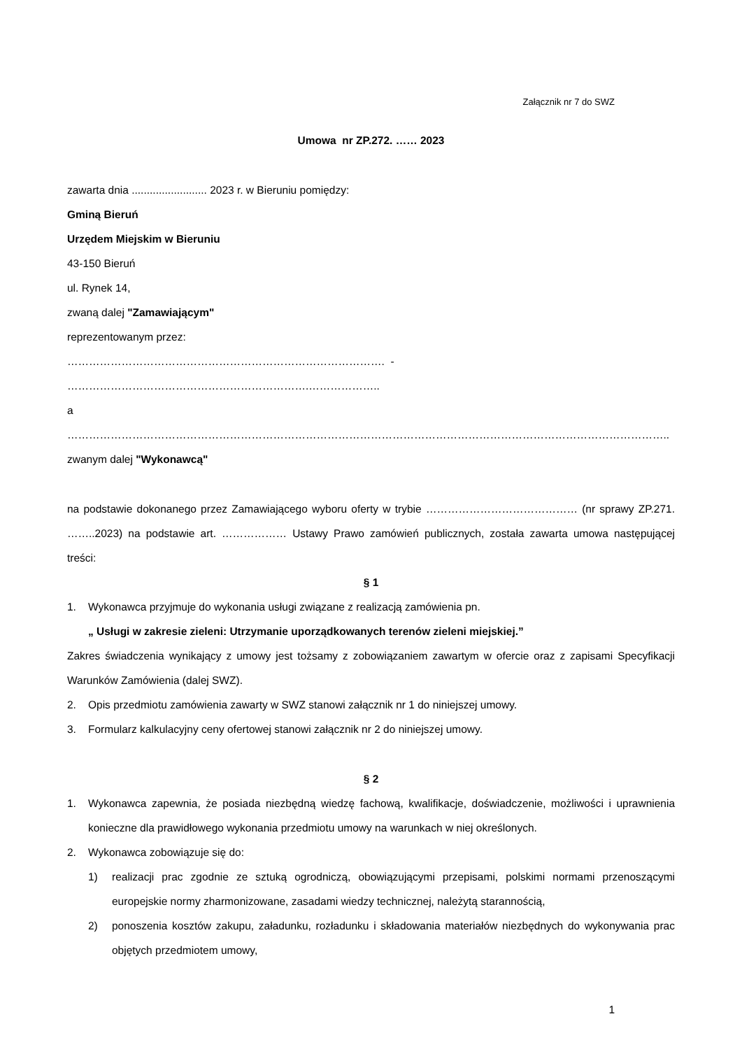Załącznik nr 7 do SWZ
Umowa nr ZP.272. …… 2023
zawarta dnia ......................... 2023 r. w Bieruniu pomiędzy:
Gminą Bieruń
Urzędem Miejskim w Bieruniu
43-150 Bieruń
ul. Rynek 14,
zwaną dalej "Zamawiającym"
reprezentowanym przez:
……………………………………………………………………………. - ………………………………………………………….………………..
a
…………………………………………………………………………………………………………………………………………………..
zwanym dalej "Wykonawcą"
na podstawie dokonanego przez Zamawiającego wyboru oferty w trybie …………………………………… (nr sprawy ZP.271. ……..2023) na podstawie art. ……………… Ustawy Prawo zamówień publicznych, została zawarta umowa następującej treści:
§ 1
1. Wykonawca przyjmuje do wykonania usługi związane z realizacją zamówienia pn.
„ Usługi w zakresie zieleni: Utrzymanie uporządkowanych terenów zieleni miejskiej.”
Zakres świadczenia wynikający z umowy jest tożsamy z zobowiązaniem zawartym w ofercie oraz z zapisami Specyfikacji Warunków Zamówienia (dalej SWZ).
2. Opis przedmiotu zamówienia zawarty w SWZ stanowi załącznik nr 1 do niniejszej umowy.
3. Formularz kalkulacyjny ceny ofertowej stanowi załącznik nr 2 do niniejszej umowy.
§ 2
1. Wykonawca zapewnia, że posiada niezbędną wiedzę fachową, kwalifikacje, doświadczenie, możliwości i uprawnienia konieczne dla prawidłowego wykonania przedmiotu umowy na warunkach w niej określonych.
2. Wykonawca zobowiązuje się do:
1) realizacji prac zgodnie ze sztuką ogrodniczą, obowiązującymi przepisami, polskimi normami przenoszącymi europejskie normy zharmonizowane, zasadami wiedzy technicznej, należytą starannością,
2) ponoszenia kosztów zakupu, załadunku, rozładunku i składowania materiałów niezbędnych do wykonywania prac objętych przedmiotem umowy,
1